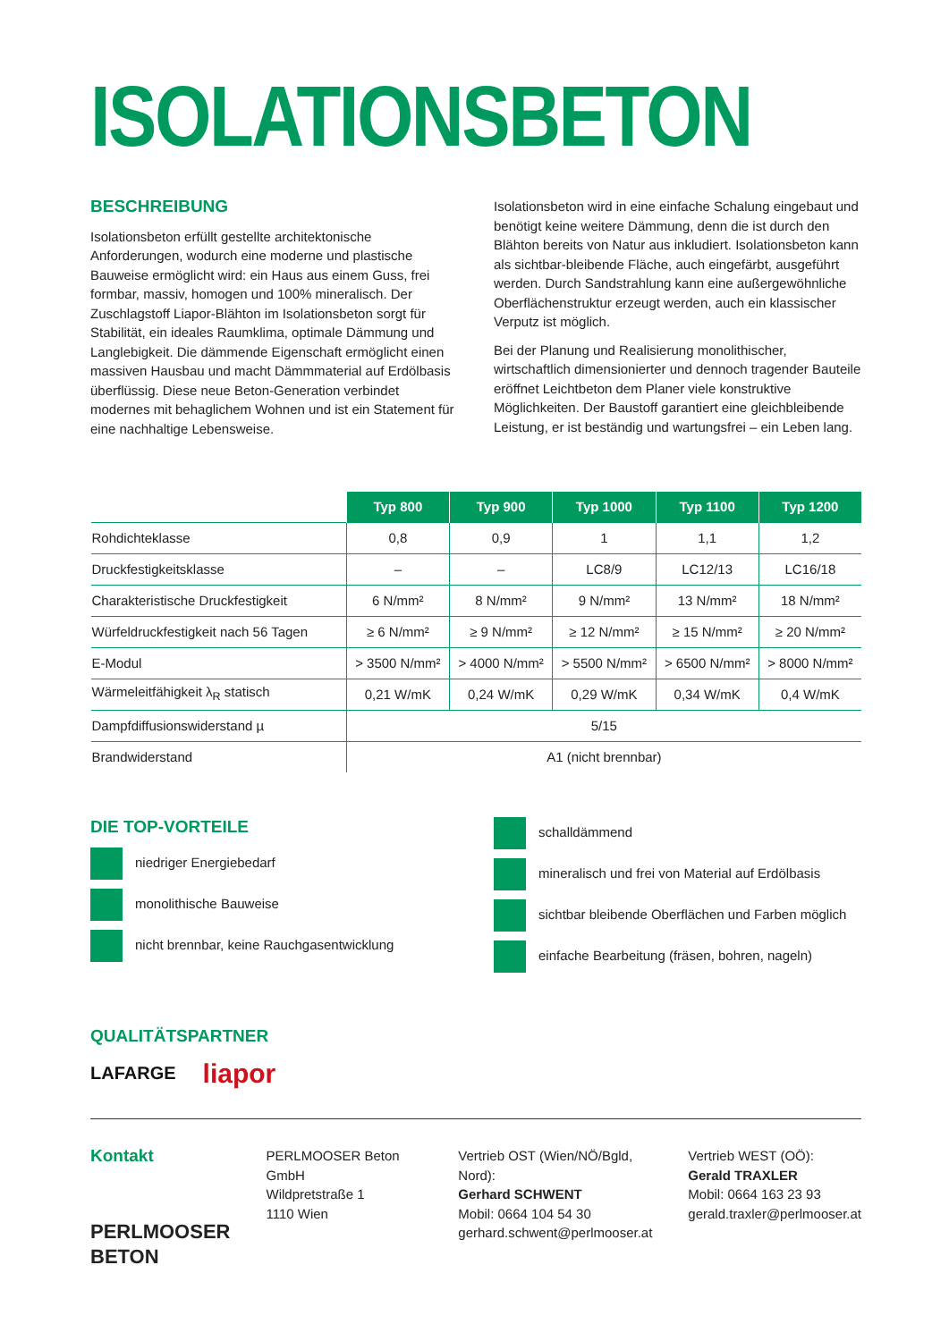ISOLATIONSBETON
BESCHREIBUNG
Isolationsbeton erfüllt gestellte architektonische Anforderungen, wodurch eine moderne und plastische Bauweise ermöglicht wird: ein Haus aus einem Guss, frei formbar, massiv, homogen und 100% mineralisch. Der Zuschlagstoff Liapor-Blähton im Isolationsbeton sorgt für Stabilität, ein ideales Raumklima, optimale Dämmung und Langlebigkeit. Die dämmende Eigenschaft ermöglicht einen massiven Hausbau und macht Dämmmaterial auf Erdölbasis überflüssig. Diese neue Beton-Generation verbindet modernes mit behaglichem Wohnen und ist ein Statement für eine nachhaltige Lebensweise.
Isolationsbeton wird in eine einfache Schalung eingebaut und benötigt keine weitere Dämmung, denn die ist durch den Blähton bereits von Natur aus inkludiert. Isolationsbeton kann als sichtbar-bleibende Fläche, auch eingefärbt, ausgeführt werden. Durch Sandstrahlung kann eine außergewöhnliche Oberflächenstruktur erzeugt werden, auch ein klassischer Verputz ist möglich.
Bei der Planung und Realisierung monolithischer, wirtschaftlich dimensionierter und dennoch tragender Bauteile eröffnet Leichtbeton dem Planer viele konstruktive Möglichkeiten. Der Baustoff garantiert eine gleichbleibende Leistung, er ist beständig und wartungsfrei – ein Leben lang.
| | Typ 800 | Typ 900 | Typ 1000 | Typ 1100 | Typ 1200 |
| --- | --- | --- | --- | --- | --- |
| Rohdichteklasse | 0,8 | 0,9 | 1 | 1,1 | 1,2 |
| Druckfestigkeitsklasse | – | – | LC8/9 | LC12/13 | LC16/18 |
| Charakteristische Druckfestigkeit | 6 N/mm² | 8 N/mm² | 9 N/mm² | 13 N/mm² | 18 N/mm² |
| Würfeldruckfestigkeit nach 56 Tagen | ≥ 6 N/mm² | ≥ 9 N/mm² | ≥ 12 N/mm² | ≥ 15 N/mm² | ≥ 20 N/mm² |
| E-Modul | > 3500 N/mm² | > 4000 N/mm² | > 5500 N/mm² | > 6500 N/mm² | > 8000 N/mm² |
| Wärmeleitfähigkeit λ<sub>R</sub> statisch | 0,21 W/mK | 0,24 W/mK | 0,29 W/mK | 0,34 W/mK | 0,4 W/mK |
| Dampfdiffusionswiderstand µ | 5/15 | | | | |
| Brandwiderstand | A1 (nicht brennbar) | | | | |
DIE TOP-VORTEILE
niedriger Energiebedarf
monolithische Bauweise
nicht brennbar, keine Rauchgasentwicklung
schalldämmend
mineralisch und frei von Material auf Erdölbasis
sichtbar bleibende Oberflächen und Farben möglich
einfache Bearbeitung (fräsen, bohren, nageln)
QUALITÄTSPARTNER
LAFARGE liapor
Kontakt
PERLMOOSER
BETON
PERLMOOSER Beton GmbH
Wildpretstraße 1
1110 Wien
Vertrieb OST (Wien/NÖ/Bgld, Nord):
Gerhard SCHWENT
Mobil: 0664 104 54 30
gerhard.schwent@perlmooser.at
Vertrieb WEST (OÖ):
Gerald TRAXLER
Mobil: 0664 163 23 93
gerald.traxler@perlmooser.at